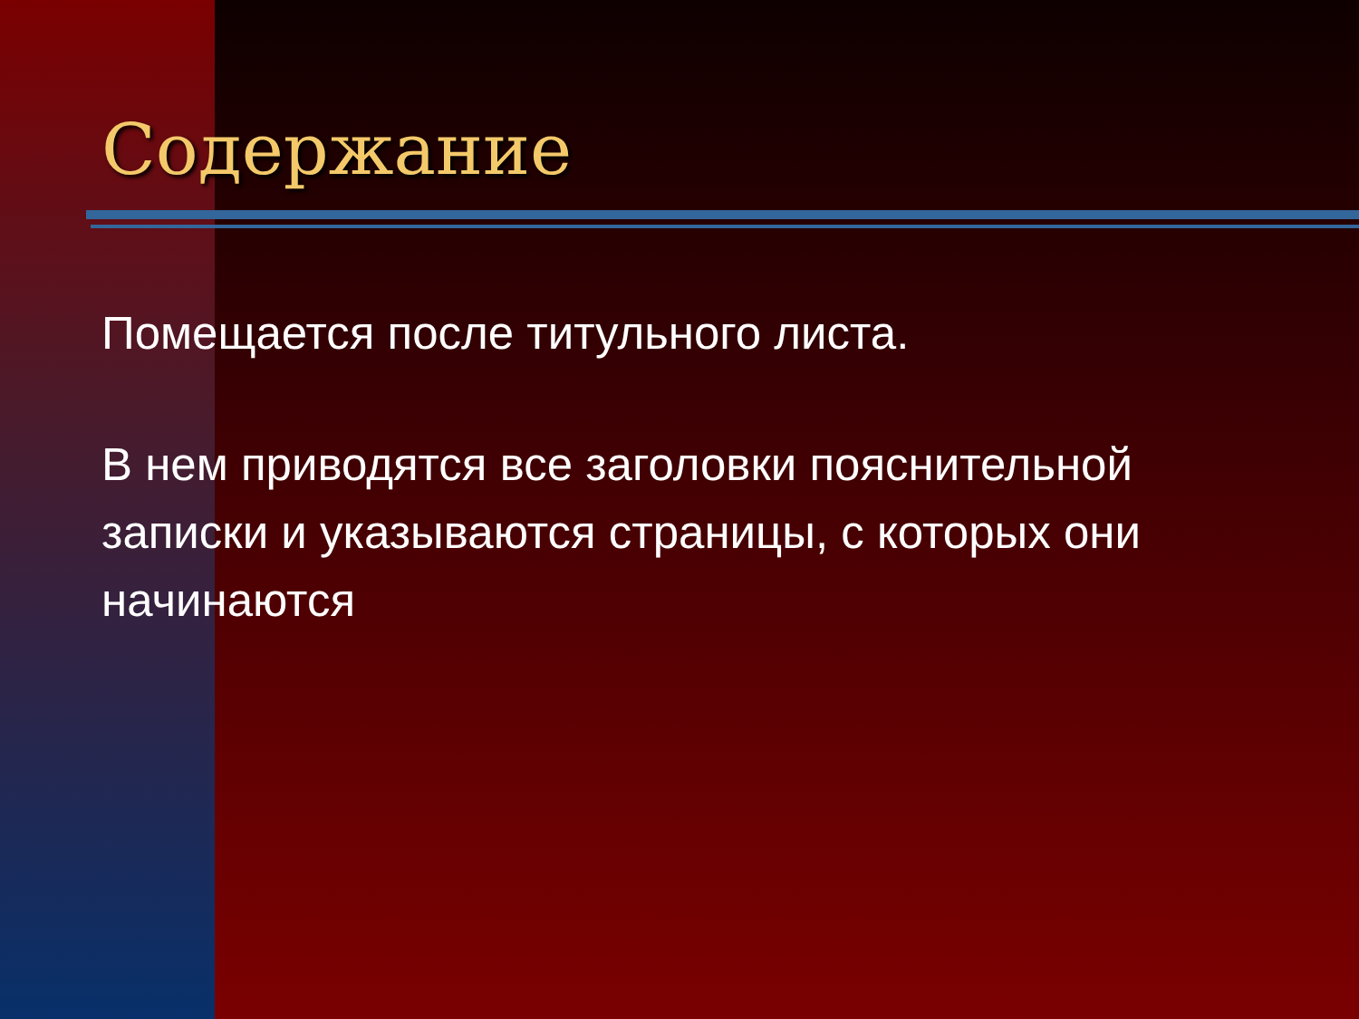Содержание
Помещается после титульного листа.
В нем приводятся все заголовки пояснительной записки и указываются страницы, с которых они начинаются